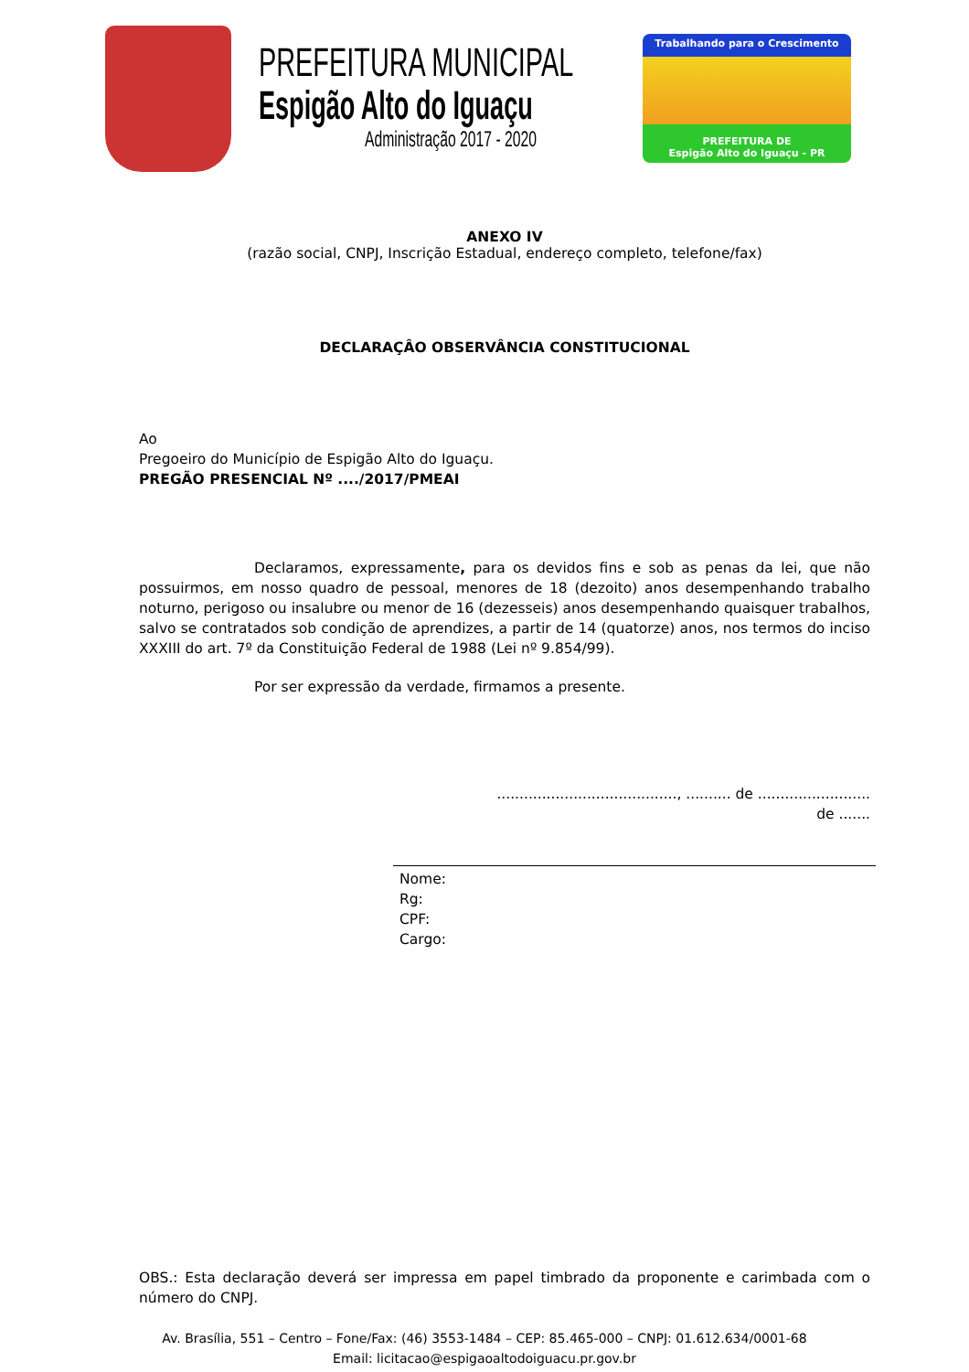PREFEITURA MUNICIPAL
Espigão Alto do Iguaçu
Administração 2017 - 2020
Trabalhando para o Crescimento
PREFEITURA DE
Espigão Alto do Iguaçu - PR
ANEXO IV
(razão social, CNPJ, Inscrição Estadual, endereço completo, telefone/fax)
DECLARAÇÂO OBSERVÂNCIA CONSTITUCIONAL
Ao
Pregoeiro do Município de Espigão Alto do Iguaçu.
PREGÃO PRESENCIAL Nº ..../2017/PMEAI
Declaramos, expressamente, para os devidos fins e sob as penas da lei, que não possuirmos, em nosso quadro de pessoal, menores de 18 (dezoito) anos desempenhando trabalho noturno, perigoso ou insalubre ou menor de 16 (dezesseis) anos desempenhando quaisquer trabalhos, salvo se contratados sob condição de aprendizes, a partir de 14 (quatorze) anos, nos termos do inciso XXXIII do art. 7º da Constituição Federal de 1988 (Lei nº 9.854/99).
Por ser expressão da verdade, firmamos a presente.
........................................, .......... de .........................
de .......
Nome:
Rg:
CPF:
Cargo:
OBS.: Esta declaração deverá ser impressa em papel timbrado da proponente e carimbada com o número do CNPJ.
Av. Brasília, 551 – Centro – Fone/Fax: (46) 3553-1484 – CEP: 85.465-000 – CNPJ: 01.612.634/0001-68
Email: licitacao@espigaoaltodoiguacu.pr.gov.br